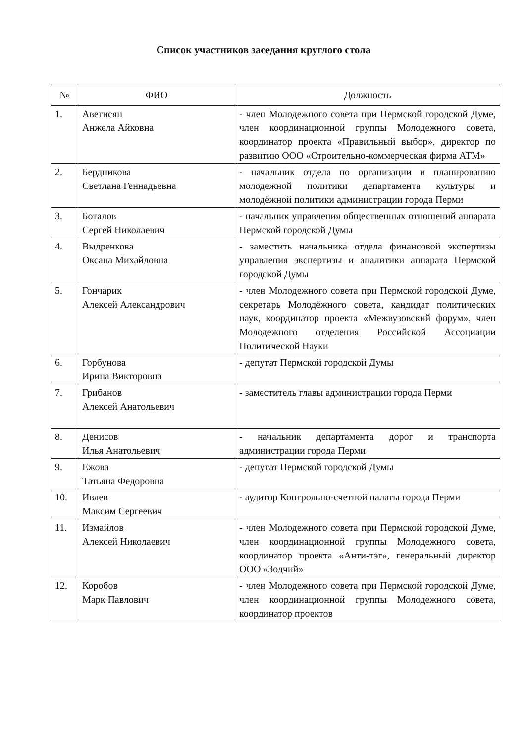Список участников заседания круглого стола
| № | ФИО | Должность |
| --- | --- | --- |
| 1. | Аветисян Анжела Айковна | - член Молодежного совета при Пермской городской Думе, член координационной группы Молодежного совета, координатор проекта «Правильный выбор», директор по развитию ООО «Строительно-коммерческая фирма АТМ» |
| 2. | Бердникова Светлана Геннадьевна | - начальник отдела по организации и планированию молодежной политики департамента культуры и молодёжной политики администрации города Перми |
| 3. | Боталов Сергей Николаевич | - начальник управления общественных отношений аппарата Пермской городской Думы |
| 4. | Выдренкова Оксана Михайловна | - заместить начальника отдела финансовой экспертизы управления экспертизы и аналитики аппарата Пермской городской Думы |
| 5. | Гончарик Алексей Александрович | - член Молодежного совета при Пермской городской Думе, секретарь Молодёжного совета, кандидат политических наук, координатор проекта «Межвузовский форум», член Молодежного отделения Российской Ассоциации Политической Науки |
| 6. | Горбунова Ирина Викторовна | - депутат Пермской городской Думы |
| 7. | Грибанов Алексей Анатольевич | - заместитель главы администрации города Перми |
| 8. | Денисов Илья Анатольевич | - начальник департамента дорог и транспорта администрации города Перми |
| 9. | Ежова Татьяна Федоровна | - депутат Пермской городской Думы |
| 10. | Ивлев Максим Сергеевич | - аудитор Контрольно-счетной палаты города Перми |
| 11. | Измайлов Алексей Николаевич | - член Молодежного совета при Пермской городской Думе, член координационной группы Молодежного совета, координатор проекта «Анти-тэг», генеральный директор ООО «Зодчий» |
| 12. | Коробов Марк Павлович | - член Молодежного совета при Пермской городской Думе, член координационной группы Молодежного совета, координатор проектов |